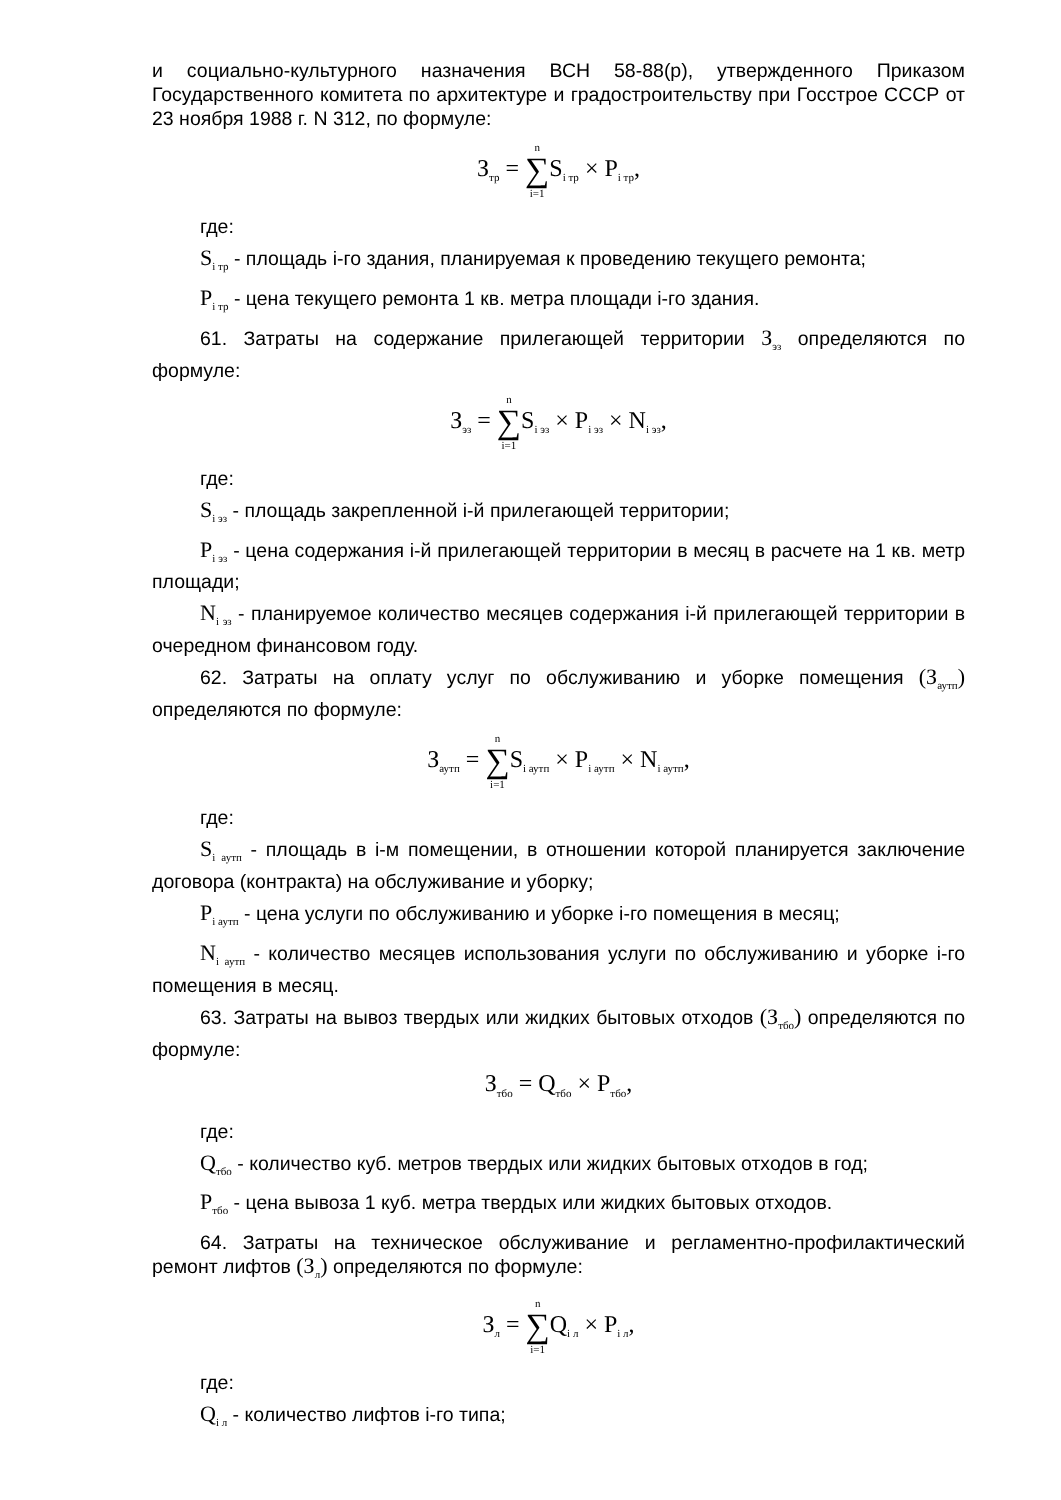и социально-культурного назначения ВСН 58-88(р), утвержденного Приказом Государственного комитета по архитектуре и градостроительству при Госстрое СССР от 23 ноября 1988 г. N 312, по формуле:
З<sub>тр</sub> = n ∑ i=1 S<sub>i тр</sub> × P<sub>i тр</sub>,
где:
S<sub>i тр</sub> - площадь i-го здания, планируемая к проведению текущего ремонта;
P<sub>i тр</sub> - цена текущего ремонта 1 кв. метра площади i-го здания.
61. Затраты на содержание прилегающей территории З<sub>эз</sub> определяются по формуле:
З<sub>эз</sub> = n ∑ i=1 S<sub>i эз</sub> × P<sub>i эз</sub> × N<sub>i эз</sub>,
где:
S<sub>i эз</sub> - площадь закрепленной i-й прилегающей территории;
P<sub>i эз</sub> - цена содержания i-й прилегающей территории в месяц в расчете на 1 кв. метр площади;
N<sub>i эз</sub> - планируемое количество месяцев содержания i-й прилегающей территории в очередном финансовом году.
62. Затраты на оплату услуг по обслуживанию и уборке помещения (З<sub>аутп</sub>) определяются по формуле:
З<sub>аутп</sub> = n ∑ i=1 S<sub>i аутп</sub> × P<sub>i аутп</sub> × N<sub>i аутп</sub>,
где:
S<sub>i аутп</sub> - площадь в i-м помещении, в отношении которой планируется заключение договора (контракта) на обслуживание и уборку;
P<sub>i аутп</sub> - цена услуги по обслуживанию и уборке i-го помещения в месяц;
N<sub>i аутп</sub> - количество месяцев использования услуги по обслуживанию и уборке i-го помещения в месяц.
63. Затраты на вывоз твердых или жидких бытовых отходов (З<sub>тбо</sub>) определяются по формуле:
З<sub>тбо</sub> = Q<sub>тбо</sub> × P<sub>тбо</sub>,
где:
Q<sub>тбо</sub> - количество куб. метров твердых или жидких бытовых отходов в год;
P<sub>тбо</sub> - цена вывоза 1 куб. метра твердых или жидких бытовых отходов.
64. Затраты на техническое обслуживание и регламентно-профилактический ремонт лифтов (З<sub>л</sub>) определяются по формуле:
З<sub>л</sub> = n ∑ i=1 Q<sub>i л</sub> × P<sub>i л</sub>,
где:
Q<sub>i л</sub> - количество лифтов i-го типа;